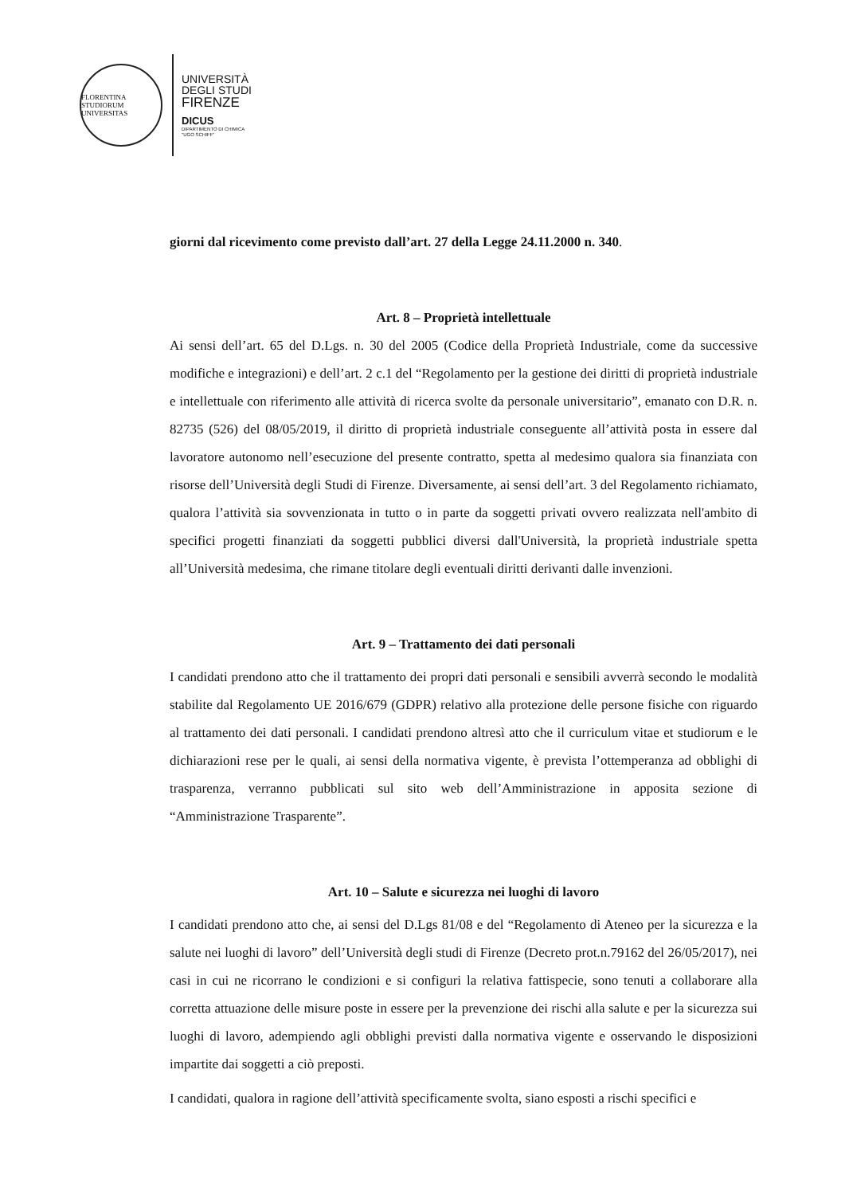FLORENTINA STUDIORUM UNIVERSITAS
UNIVERSITÀ
DEGLI STUDI
FIRENZE
DICUS
DIPARTIMENTO DI CHIMICA
"UGO SCHIFF"
giorni dal ricevimento come previsto dall’art. 27 della Legge 24.11.2000 n. 340.
Art. 8 – Proprietà intellettuale
Ai sensi dell’art. 65 del D.Lgs. n. 30 del 2005 (Codice della Proprietà Industriale, come da successive modifiche e integrazioni) e dell’art. 2 c.1 del “Regolamento per la gestione dei diritti di proprietà industriale e intellettuale con riferimento alle attività di ricerca svolte da personale universitario”, emanato con D.R. n. 82735 (526) del 08/05/2019, il diritto di proprietà industriale conseguente all’attività posta in essere dal lavoratore autonomo nell’esecuzione del presente contratto, spetta al medesimo qualora sia finanziata con risorse dell’Università degli Studi di Firenze. Diversamente, ai sensi dell’art. 3 del Regolamento richiamato, qualora l’attività sia sovvenzionata in tutto o in parte da soggetti privati ovvero realizzata nell'ambito di specifici progetti finanziati da soggetti pubblici diversi dall'Università, la proprietà industriale spetta all’Università medesima, che rimane titolare degli eventuali diritti derivanti dalle invenzioni.
Art. 9 – Trattamento dei dati personali
I candidati prendono atto che il trattamento dei propri dati personali e sensibili avverrà secondo le modalità stabilite dal Regolamento UE 2016/679 (GDPR) relativo alla protezione delle persone fisiche con riguardo al trattamento dei dati personali. I candidati prendono altresì atto che il curriculum vitae et studiorum e le dichiarazioni rese per le quali, ai sensi della normativa vigente, è prevista l’ottemperanza ad obblighi di trasparenza, verranno pubblicati sul sito web dell’Amministrazione in apposita sezione di “Amministrazione Trasparente”.
Art. 10 – Salute e sicurezza nei luoghi di lavoro
I candidati prendono atto che, ai sensi del D.Lgs 81/08 e del “Regolamento di Ateneo per la sicurezza e la salute nei luoghi di lavoro” dell’Università degli studi di Firenze (Decreto prot.n.79162 del 26/05/2017), nei casi in cui ne ricorrano le condizioni e si configuri la relativa fattispecie, sono tenuti a collaborare alla corretta attuazione delle misure poste in essere per la prevenzione dei rischi alla salute e per la sicurezza sui luoghi di lavoro, adempiendo agli obblighi previsti dalla normativa vigente e osservando le disposizioni impartite dai soggetti a ciò preposti.
I candidati, qualora in ragione dell’attività specificamente svolta, siano esposti a rischi specifici e